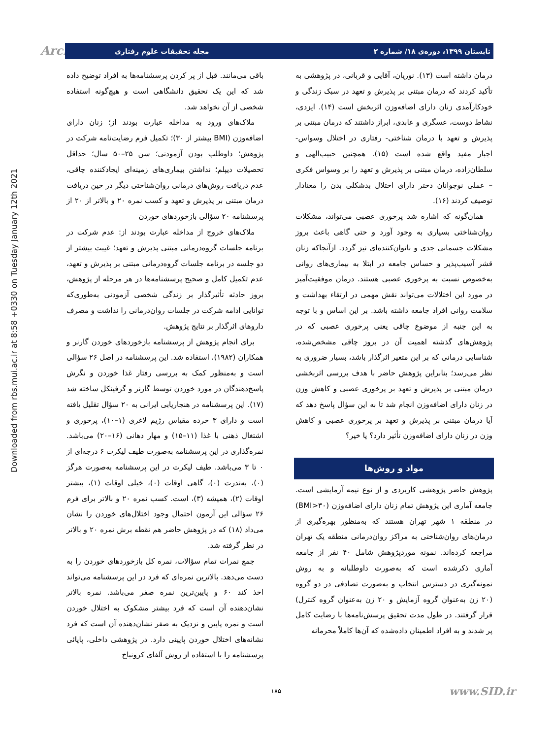Downloaded from rbs.mui.ac.ir at 8:58 +0330 on Tuesday January 12th 2021
Arch تابستان ۱۳۹۹، دوره‌ی ۱۸/ شماره ۲ مجله تحقیقات علوم رفتاری
درمان داشته است (۱۳). نوریان، آقایی و قربانی، در پژوهشی به تأکید کردند که درمان مبتنی بر پذیرش و تعهد در سبک زندگی و خودکارآمدی زنان دارای اضافه‌وزن اثربخش است (۱۴). ایزدی، نشاط دوست، عسگری و عابدی، ابراز داشتند که درمان مبتنی بر پذیرش و تعهد با درمان شناختی- رفتاری در اختلال وسواس- اجبار مفید واقع شده است (۱۵). همچنین حبیب‌الهی و سلطان‌زاده، درمان مبتنی بر پذیرش و تعهد را بر وسواس فکری – عملی نوجوانان دختر دارای اختلال بدشکلی بدن را معنادار توصیف کردند (۱۶).
همان‌گونه که اشاره شد پرخوری عصبی می‌تواند، مشکلات روان‌شناختی بسیاری به وجود آورد و حتی گاهی باعث بروز مشکلات جسمانی جدی و ناتوان‌کننده‌ای نیز گردد. ازآنجاکه زنان قشر آسیب‌پذیر و حساس جامعه در ابتلا به بیماری‌های روانی به‌خصوص نسبت به پرخوری عصبی هستند. درمان موفقیت‌آمیز در مورد این اختلالات می‌تواند نقش مهمی در ارتقاء بهداشت و سلامت روانی افراد جامعه داشته باشد. بر این اساس و با توجه به این جنبه از موضوع چاقی یعنی پرخوری عصبی که در پژوهش‌های گذشته اهمیت آن در بروز چاقی مشخص‌شده، شناسایی درمانی که بر این متغیر اثرگذار باشد، بسیار ضروری به نظر می‌رسد؛ بنابراین پژوهش حاضر با هدف بررسی اثربخشی درمان مبتنی بر پذیرش و تعهد بر پرخوری عصبی و کاهش وزن در زنان دارای اضافه‌وزن انجام شد تا به این سؤال پاسخ دهد که آیا درمان مبتنی بر پذیرش و تعهد بر پرخوری عصبی و کاهش وزن در زنان دارای اضافه‌وزن تأثیر دارد؟ یا خیر؟
مواد و روش‌ها
پژوهش حاضر پژوهشی کاربردی و از نوع نیمه آزمایشی است. جامعه آماری این پژوهش تمام زنان دارای اضافه‌وزن (BMI>۳۰) در منطقه ۱ شهر تهران هستند که به‌منظور بهره‌گیری از درمان‌های روان‌شناختی به مراکز روان‌درمانی منطقه یک تهران مراجعه کرده‌اند. نمونه موردپژوهش شامل ۴۰ نفر از جامعه آماری ذکرشده است که به‌صورت داوطلبانه و به روش نمونه‌گیری در دسترس انتخاب و به‌صورت تصادفی در دو گروه (۲۰ زن به‌عنوان گروه آزمایش و ۲۰ زن به‌عنوان گروه کنترل) قرار گرفتند. در طول مدت تحقیق پرسش‌نامه‌ها با رضایت کامل پر شدند و به افراد اطمینان داده‌شده که آن‌ها کاملاً محرمانه
باقی می‌مانند. قبل از پر کردن پرسشنامه‌ها به افراد توضیح داده شد که این یک تحقیق دانشگاهی است و هیچ‌گونه استفاده شخصی از آن نخواهد شد.
ملاک‌های ورود به مداخله عبارت بودند از؛ زنان دارای اضافه‌وزن (BMI بیشتر از ۳۰)؛ تکمیل فرم رضایت‌نامه شرکت در پژوهش؛ داوطلب بودن آزمودنی؛ سن ۲۵–۵۰ سال؛ حداقل تحصیلات دیپلم؛ نداشتن بیماری‌های زمینه‌ای ایجادکننده چاقی، عدم دریافت روش‌های درمانی روان‌شناختی دیگر در حین دریافت درمان مبتنی بر پذیرش و تعهد و کسب نمره ۲۰ و بالاتر از ۲۰ از پرسشنامه ۲۰ سؤالی بازخوردهای خوردن
ملاک‌های خروج از مداخله عبارت بودند از: عدم شرکت در برنامه جلسات گروه‌درمانی مبتنی پذیرش و تعهد؛ غیبت بیشتر از دو جلسه در برنامه جلسات گروه‌درمانی مبتنی بر پذیرش و تعهد، عدم تکمیل کامل و صحیح پرسشنامه‌ها در هر مرحله از پژوهش، بروز حادثه تأثیرگذار بر زندگی شخصی آزمودنی به‌طوری‌که توانایی ادامه شرکت در جلسات روان‌درمانی را نداشت و مصرف داروهای اثرگذار بر نتایج پژوهش.
برای انجام پژوهش از پرسشنامه بازخوردهای خوردن گارنر و همکاران (۱۹۸۲)، استفاده شد. این پرسشنامه در اصل ۲۶ سؤالی است و به‌منظور کمک به بررسی رفتار غذا خوردن و نگرش پاسخ‌دهندگان در مورد خوردن توسط گارنر و گرفینکل ساخته شد (۱۷). این پرسشنامه در هنجاریابی ایرانی به ۲۰ سؤال تقلیل یافته است و دارای ۳ خرده مقیاس رژیم لاغری (۱–۱۰)، پرخوری و اشتغال ذهنی با غذا (۱۱–۱۵) و مهار دهانی (۱۶–۲۰) می‌باشد. نمره‌گذاری در این پرسشنامه به‌صورت طیف لیکرت ۶ درجه‌ای از ۰ تا ۳ می‌باشد. طیف لیکرت در این پرسشنامه به‌صورت هرگز (۰)، به‌ندرت (۰)، گاهی اوقات (۰)، خیلی اوقات (۱)، بیشتر اوقات (۲)، همیشه (۳)، است. کسب نمره ۲۰ و بالاتر برای فرم ۲۶ سؤالی این آزمون احتمال وجود اختلال‌های خوردن را نشان می‌داد (۱۸) که در پژوهش حاضر هم نقطه برش نمره ۲۰ و بالاتر در نظر گرفته شد.
جمع نمرات تمام سؤالات، نمره کل بازخوردهای خوردن را به دست می‌دهد. بالاترین نمره‌ای که فرد در این پرسشنامه می‌تواند اخذ کند ۶۰ و پایین‌ترین نمره صفر می‌باشد. نمره بالاتر نشان‌دهنده آن است که فرد بیشتر مشکوک به اختلال خوردن است و نمره پایین و نزدیک به صفر نشان‌دهنده آن است که فرد نشانه‌های اختلال خوردن پایینی دارد. در پژوهشی داخلی، پایائی پرسشنامه را با استفاده از روش آلفای کرونباخ
۱۸۵ www.SID.ir